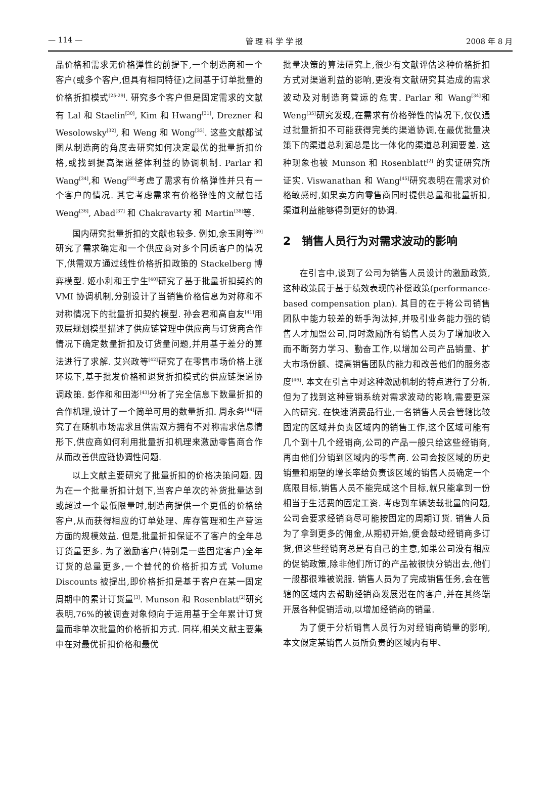— 114 — 管 理 科 学 学 报 2008 年 8 月
品价格和需求无价格弹性的前提下,一个制造商和一个客户(或多个客户,但具有相同特征)之间基于订单批量的价格折扣模式<sup>[25-29]</sup>. 研究多个客户但是固定需求的文献有 Lal 和 Staelin<sup>[30]</sup>, Kim 和 Hwang<sup>[31]</sup>, Drezner 和 Wesolowsky<sup>[32]</sup>, 和 Weng 和 Wong<sup>[33]</sup>. 这些文献都试图从制造商的角度去研究如何决定最优的批量折扣价格,或找到提高渠道整体利益的协调机制. Parlar 和 Wang<sup>[34]</sup>,和 Weng<sup>[35]</sup>考虑了需求有价格弹性并只有一个客户的情况. 其它考虑需求有价格弹性的文献包括 Weng<sup>[36]</sup>, Abad<sup>[37]</sup> 和 Chakravarty 和 Martin<sup>[38]</sup>等.
国内研究批量折扣的文献也较多. 例如,余玉刚等<sup>[39]</sup>研究了需求确定和一个供应商对多个同质客户的情况下,供需双方通过线性价格折扣政策的 Stackelberg 博弈模型. 姬小利和王宁生<sup>[40]</sup>研究了基于批量折扣契约的 VMI 协调机制,分别设计了当销售价格信息为对称和不对称情况下的批量折扣契约模型. 孙会君和高自友<sup>[41]</sup>用双层规划模型描述了供应链管理中供应商与订货商合作情况下确定数量折扣及订货量问题,并用基于差分的算法进行了求解. 艾兴政等<sup>[42]</sup>研究了在零售市场价格上涨环境下,基于批发价格和退货折扣模式的供应链渠道协调政策. 彭作和和田澎<sup>[43]</sup>分析了完全信息下数量折扣的合作机理,设计了一个简单可用的数量折扣. 周永务<sup>[44]</sup>研究了在随机市场需求且供需双方拥有不对称需求信息情形下,供应商如何利用批量折扣机理来激励零售商合作从而改善供应链协调性问题.
以上文献主要研究了批量折扣的价格决策问题. 因为在一个批量折扣计划下,当客户单次的补货批量达到或超过一个最低限量时,制造商提供一个更低的价格给客户,从而获得相应的订单处理、库存管理和生产营运方面的规模效益. 但是,批量折扣保证不了客户的全年总订货量更多. 为了激励客户(特别是一些固定客户)全年订货的总量更多,一个替代的价格折扣方式 Volume Discounts 被提出,即价格折扣是基于客户在某一固定周期中的累计订货量<sup>[3]</sup>. Munson 和 Rosenblatt<sup>[2]</sup>研究表明,76%的被调查对象倾向于运用基于全年累计订货量而非单次批量的价格折扣方式. 同样,相关文献主要集中在对最优折扣价格和最优
批量决策的算法研究上,很少有文献评估这种价格折扣方式对渠道利益的影响,更没有文献研究其造成的需求波动及对制造商营运的危害. Parlar 和 Wang<sup>[34]</sup>和 Weng<sup>[35]</sup>研究发现,在需求有价格弹性的情况下,仅仅通过批量折扣不可能获得完美的渠道协调,在最优批量决策下的渠道总利润总是比一体化的渠道总利润要差. 这种现象也被 Munson 和 Rosenblatt<sup>[2]</sup> 的实证研究所证实. Viswanathan 和 Wang<sup>[45]</sup>研究表明在需求对价格敏感时,如果卖方向零售商同时提供总量和批量折扣,渠道利益能够得到更好的协调.
2　销售人员行为对需求波动的影响
在引言中,谈到了公司为销售人员设计的激励政策,这种政策属于基于绩效表现的补偿政策(performance-based compensation plan). 其目的在于将公司销售团队中能力较差的新手淘汰掉,并吸引业务能力强的销售人才加盟公司,同时激励所有销售人员为了增加收入而不断努力学习、勤奋工作,以增加公司产品销量、扩大市场份额、提高销售团队的能力和改善他们的服务态度<sup>[46]</sup>. 本文在引言中对这种激励机制的特点进行了分析,但为了找到这种营销系统对需求波动的影响,需要更深入的研究. 在快速消费品行业,一名销售人员会管辖比较固定的区域并负责区域内的销售工作,这个区域可能有几个到十几个经销商,公司的产品一般只给这些经销商,再由他们分销到区域内的零售商. 公司会按区域的历史销量和期望的增长率给负责该区域的销售人员确定一个底限目标,销售人员不能完成这个目标,就只能拿到一份相当于生活费的固定工资. 考虑到车辆装载批量的问题,公司会要求经销商尽可能按固定的周期订货. 销售人员为了拿到更多的佣金,从期初开始,便会鼓动经销商多订货,但这些经销商总是有自己的主意,如果公司没有相应的促销政策,除非他们所订的产品被很快分销出去,他们一般都很难被说服. 销售人员为了完成销售任务,会在管辖的区域内去帮助经销商发展潜在的客户,并在其终端开展各种促销活动,以增加经销商的销量.
为了便于分析销售人员行为对经销商销量的影响,本文假定某销售人员所负责的区域内有甲、